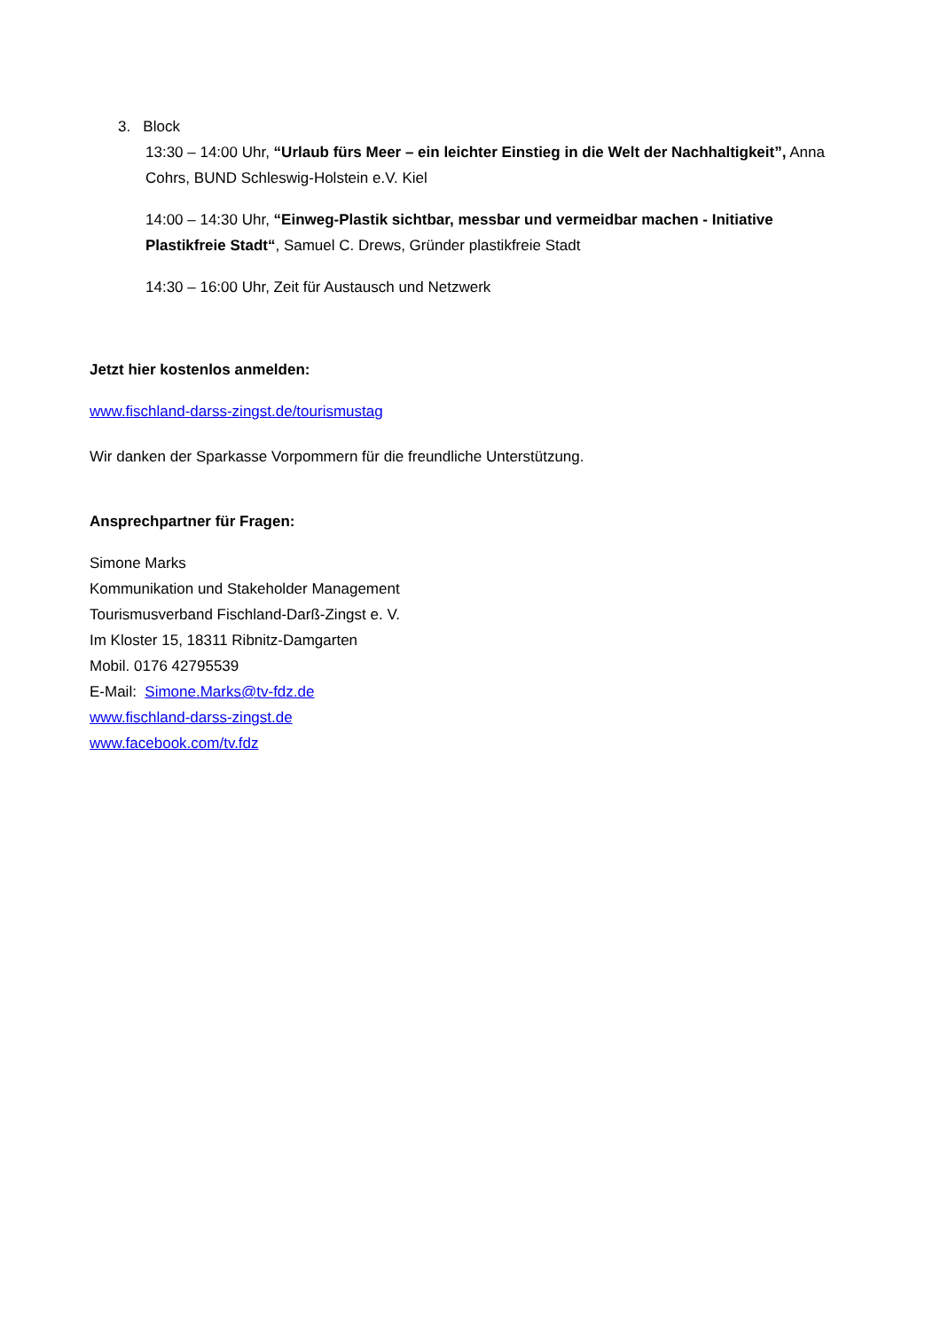3. Block
13:30 – 14:00 Uhr, “Urlaub fürs Meer – ein leichter Einstieg in die Welt der Nachhaltigkeit”, Anna Cohrs, BUND Schleswig-Holstein e.V. Kiel
14:00 – 14:30 Uhr, “Einweg-Plastik sichtbar, messbar und vermeidbar machen - Initiative Plastikfreie Stadt“, Samuel C. Drews, Gründer plastikfreie Stadt
14:30 – 16:00 Uhr, Zeit für Austausch und Netzwerk
Jetzt hier kostenlos anmelden:
www.fischland-darss-zingst.de/tourismustag
Wir danken der Sparkasse Vorpommern für die freundliche Unterstützung.
Ansprechpartner für Fragen:
Simone Marks
Kommunikation und Stakeholder Management
Tourismusverband Fischland-Darß-Zingst e. V.
Im Kloster 15, 18311 Ribnitz-Damgarten
Mobil. 0176 42795539
E-Mail: Simone.Marks@tv-fdz.de
www.fischland-darss-zingst.de
www.facebook.com/tv.fdz